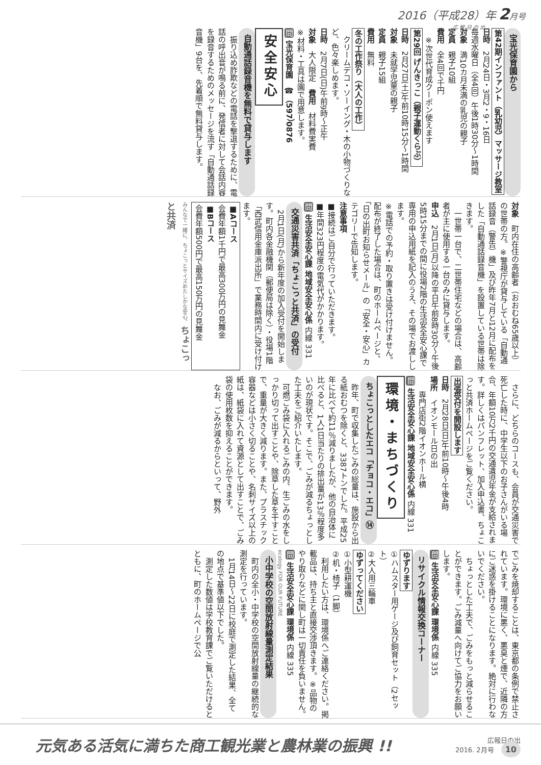2016（平成28）年 2月号
広 報 日 の 出
宝光保育園から
第42期インファント（乳幼児）マッサージ教室
日時　2月24日・3月2・9・16日
毎週水曜日（全4回）午後1時30分～1時間
対象　満10カ月未満の乳児の親子
定員　親子10組
費用　全4回で千円
　※次世代育成クーポン使えます
第29回 げんきっこ（親子運動くらぶ）
日時　2月27日(土)午前10時15分～1時間
対象　未就学児童の親子
定員　親子15組
費用　無料
冬の工作祭り（大人の工作）
　クリームデコ・ソーイング・木の小物づくりなど、色々楽しめます。
日時　2月7日(日)午前9時～正午
対象　大人限定　費用　材料費実費
※材料・工具は園で用意します。
問 宝光保育園　☎（597）0876
安全安心
自動通話録音機を無料で貸与します
　振り込め詐欺などの電話を撃退するために、電話の呼出音が鳴る前に、発信者に対して会話内容を録音するためのメッセージを流す「自動通話録音機」9台を、先着順で無料貸与します。
対象　町内在住の高齢者（おおむね65歳以上）の世帯の方。※警視庁が貸与している「自動通話録音（警告）機」及び昨年7月と12月に配布をした「自動通話録音機」を設置している世帯は除きます。
　一世帯一台で、二世帯住宅などの場合は、高齢者が主に使用する一台のみに貸与します。
申込　2月1日(月)以降の平日午前8時30分～午後5時15分までの間に役場2階の生活安全安心課で専用の申込用紙を記入のうえ、その場でお渡しします。
※電話での予約・取り置きは受け付けません。配布が終了した場合は、町のホームページと、「日の出町お知らせメール」の「安全・安心」カテゴリーで告知します。
注意事項
■接続はご自分で行っていただきます。
■年間323円程度の電気代がかかります。
問 生活安全安心課 地域安全安心係 内線 331
交通災害共済「ちょこっと共済」の受付
　2月1日(月)から新年度の加入受付を開始します。町内各金融機関（郵便局は除く）・役場1階「西武信用金庫派出所」で業務時間内に受け付けます。
■Aコース
会費年額1千円で最高300万円の見舞金
■Bコース
会費年額500円で最高150万円の見舞金
みんなで一緒に、ちょこっとサイズめたしかな安心。 ちょこっと共済
　さらに、どちらのコースも、会員が交通災害で死亡した時に、中学生以下のお子さんがいる場合、年額10万2千円の交通遺児年金が支給されます。詳しくはパンフレット、加入申込書、ちょこっと共済ホームページをご覧ください。
出張受付を開設します
日時　2月28日(日)午前10時～午後4時
場所　イオンモール日の出
　　専門店街2階イオンホール横
問 生活安全安心課 地域安全安心係 内線 331
環境・まちづくり
ちょこっとしたエコ「チョコ・エコ」⑭
　昨年、町で収集したごみの総量は、施設から出る紙おむつを除くと、3387トンでした。平成25年に比べて約11％減りましたが、他の自治体に比べると、1人1日当たりの排出量が13％程度多いのが現状です。そこで、ごみが減るちょっとした工夫をご紹介いたします。
　可燃ごみ袋に入れるごみの内、生ごみの水をしっかり切って出すことや、除草した草を干すことで、重量が大きく減ります。また、プラスチック容器などは小さく切ることや、名刺サイズ以上の紙は、紙袋に入れて資源として出すことで、ごみ袋の使用枚数を抑えることができます。
　なお、ごみが減るからといって、野外
でごみを焼却することは、東京都の条例で禁止されています。環境に悪く、悪臭と煙で、近隣の方にご迷惑を掛けることになります。絶対に行わないでください。
　ちょっとした工夫で、ごみをもっと減らせることができます。ごみ減量へ向けてご協力をお願いします。
問 生活安全安心課 環境係 内線 335
リサイクル情報交換コーナー
ゆずります
①ハムスター用ゲージ及び飼育セット（2セット）
②大人用三輪車
ゆずってください
①小型耕運機
②机・椅子（1脚）
　利用したい方は、環境係へご連絡ください。掲載品は、持ち主と直接交渉頂きます。※品物のやり取りなどに関し町は一切責任を負いません。
問 生活安全安心課 環境係 内線 335
ecology FOR OUR FUTURE
小中学校の空間放射線量測定結果
　町内の全小・中学校の空間放射線量の継続的な測定を行っています。
　1月14日～22日に校庭で測定した結果、全ての地点で基準値以下でした。
　測定した数値は学校教育課でご覧いただけるとともに、町のホームページで公
元気ある活気に満ちた商工観光業と農林業の振興 !!
広報日の出
2016. 2月号 10